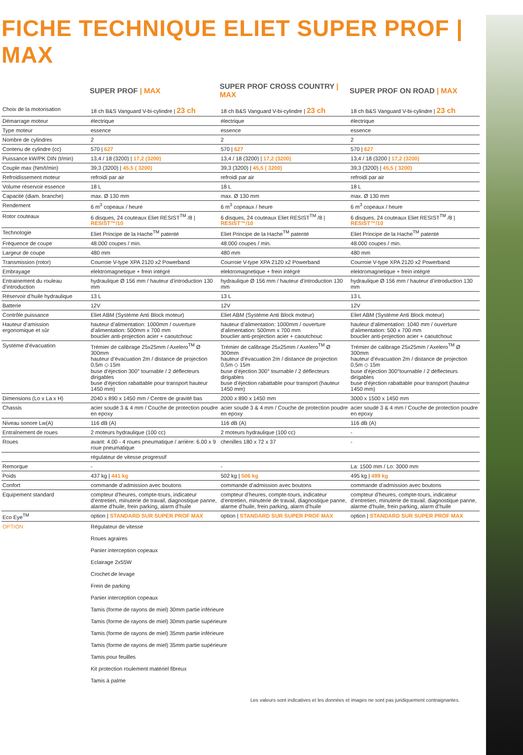FICHE TECHNIQUE ELIET SUPER PROF | MAX
| | SUPER PROF / MAX | SUPER PROF CROSS COUNTRY / MAX | SUPER PROF ON ROAD / MAX |
| --- | --- | --- | --- |
| Choix de la motorisation | 18 ch B&S Vanguard V-bi-cylindre / 23 ch | 18 ch B&S Vanguard V-bi-cylindre / 23 ch | 18 ch B&S Vanguard V-bi-cylindre / 23 ch |
| Démarrage moteur | électrique | électrique | électrique |
| Type moteur | essence | essence | essence |
| Nombre de cylindres | 2 | 2 | 2 |
| Contenu de cylindre (cc) | 570 / 627 | 570 / 627 | 570 / 627 |
| Puissance kW/PK DIN (t/min) | 13,4 / 18 (3200) / 17,2 (3200) | 13,4 / 18 (3200) / 17,2 (3200) | 13,4 / 18 (3200 / 17,2 (3200) |
| Couple max (Nm/t/min) | 39,3 (3200) / 45,5 ( 3200) | 39,3 (3200) / 45,5 ( 3200) | 39,3 (3200) / 45,5 ( 3200) |
| Refroidissement moteur | refroidi par air | refroidi par air | refroidi par air |
| Volume réservoir essence | 18 L | 18 L | 18 L |
| Capacité (diam. branche) | max. Ø 130 mm | max. Ø 130 mm | max. Ø 130 mm |
| Rendement | 6 m<sup>3</sup> copeaux / heure | 6 m<sup>3</sup> copeaux / heure | 6 m<sup>3</sup> copeaux / heure |
| Rotor couteaux | 6 disques, 24 couteaux Eliet RESIST<sup>TM</sup> /8 / RESIST™/10 | 6 disques, 24 couteaux Eliet RESIST<sup>TM</sup> /8 / RESIST™/10 | 6 disques, 24 couteaux Eliet RESIST<sup>TM</sup> /8 / RESIST™/10 |
| Technologie | Eliet Principe de la Hache<sup>TM</sup> patenté | Eliet Principe de la Hache<sup>TM</sup> patenté | Eliet Principe de la Hache<sup>TM</sup> patenté |
| Fréquence de coupe | 48.000 coupes / min. | 48.000 coupes / min. | 48.000 coupes / min. |
| Largeur de coupe | 480 mm | 480 mm | 480 mm |
| Transmission (rotor) | Courroie V-type XPA 2120 x2 Powerband | Courroie V-type XPA 2120 x2 Powerband | Courroie V-type XPA 2120 x2 Powerband |
| Embrayage | elektromagnetique + frein intégré | elektromagnetique + frein intégré | elektromagnetique + frein intégré |
| Entrainement du rouleau d’introduction | hydraulique Ø 156 mm / hauteur d’introduction 130 mm | hydraulique Ø 156 mm / hauteur d’introduction 130 mm | hydraulique Ø 156 mm / hauteur d’introduction 130 mm |
| Réservoir d’huile hydraulique | 13 L | 13 L | 13 L |
| Batterie | 12V | 12V | 12V |
| Contrôle puissance | Eliet ABM (Système Anti Block moteur) | Eliet ABM (Système Anti Block moteur) | Eliet ABM (Système Anti Block moteur) |
| Hauteur d’amission ergonomique et sûr | hauteur d’alimentation: 1000mm / ouverture d’alimentation: 500mm x 700 mm bouclier anti-projection acier + caoutchouc | hauteur d’alimentation: 1000mm / ouverture d’alimentation: 500mm x 700 mm bouclier anti-projection acier + caoutchouc | hauteur d’alimentation: 1040 mm / ouverture d’alimentation: 500 x 700 mm bouclier anti-projection acier + caoutchouc |
| Système d’évacuation | Trémier de calibrage 25x25mm / Axelero<sup>TM</sup> Ø 300mm hauteur d’évacuation 2m / distance de projection 0,5m ◇ 15m buse d’éjection 300° tournable / 2 déflecteurs dirigables buse d’éjection rabattable pour transport hauteur 1450 mm) | Trémier de calibrage 25x25mm / Axelero<sup>TM</sup> Ø 300mm hauteur d’évacuation 2m / distance de projection 0,5m ◇ 15m buse d’éjection 300° tournable / 2 déflecteurs dirigables buse d’éjection rabattable pour transport (hauteur 1450 mm) | Trémier de calibrage 25x25mm / Axelero<sup>TM</sup> Ø 300mm hauteur d’évacuation 2m / distance de projection 0,5m ◇ 15m buse d’éjection 300°tournable / 2 déflecteurs dirigables buse d’éjection rabattable pour transport (hauteur 1450 mm) |
| Dimensions (Lo x La x H) | 2040 x 890 x 1450 mm / Centre de gravité bas | 2000 x 890 x 1450 mm | 3000 x 1500 x 1450 mm |
| Chassis | acier soudé 3 & 4 mm / Couche de protection poudre en epoxy | acier soudé 3 & 4 mm / Couche de protection poudre en epoxy | acier soudé 3 & 4 mm / Couche de protection poudre en epoxy |
| Niveau sonore Lw(A) | 116 dB (A) | 116 dB (A) | 116 dB (A) |
| Entraînement de roues | 2 moteurs hydraulique (100 cc) | 2 moteurs hydraulique (100 cc) | - |
| Roues | avant: 4.00 - 4 roues pneumatique / arrière: 6.00 x 9 roue pneumatique | chenilles 180 x 72 x 37 | - |
| | régulateur de vitesse progressif | | |
| Remorque | - | - | La: 1500 mm / Lo: 3000 mm |
| Poids | 437 kg / 441 kg | 502 kg / 506 kg | 495 kg / 499 kg |
| Confort | commande d’admission avec boutons | commande d’admission avec boutons | commande d’admission avec boutons |
| Equipement standard | compteur d’heures, compte-tours, indicateur d’entretien, minuterie de travail, diagnostique panne, alarme d’huile, frein parking, alarm d’huile | compteur d’heures, compte-tours, indicateur d’entretien, minuterie de travail, diagnostique panne, alarme d’huile, frein parking, alarm d’huile | compteur d’heures, compte-tours, indicateur d’entretien, minuterie de travail, diagnostique panne, alarme d’huile, frein parking, alarm d’huile |
| Eco Eye<sup>TM</sup> | option / STANDARD SUR SUPER PROF MAX | option / STANDARD SUR SUPER PROF MAX | option / STANDARD SUR SUPER PROF MAX |
| OPTION | Régulateur de vitesse Roues agraires Panier interception copeaux Eclairage 2x55W Crochet de levage Frein de parking Panier interception copeaux Tamis (forme de rayons de miel) 30mm partie inférieure Tamis (forme de rayons de miel) 30mm partie supérieure Tamis (forme de rayons de miel) 35mm partie inférieure Tamis (forme de rayons de miel) 35mm partie supérieure Tamis pour feuilles Kit protection roulement matériel fibreux Tamis à palme | | |
Les valeurs sont indicatives et les données et images ne sont pas juridiquement contraignantes.